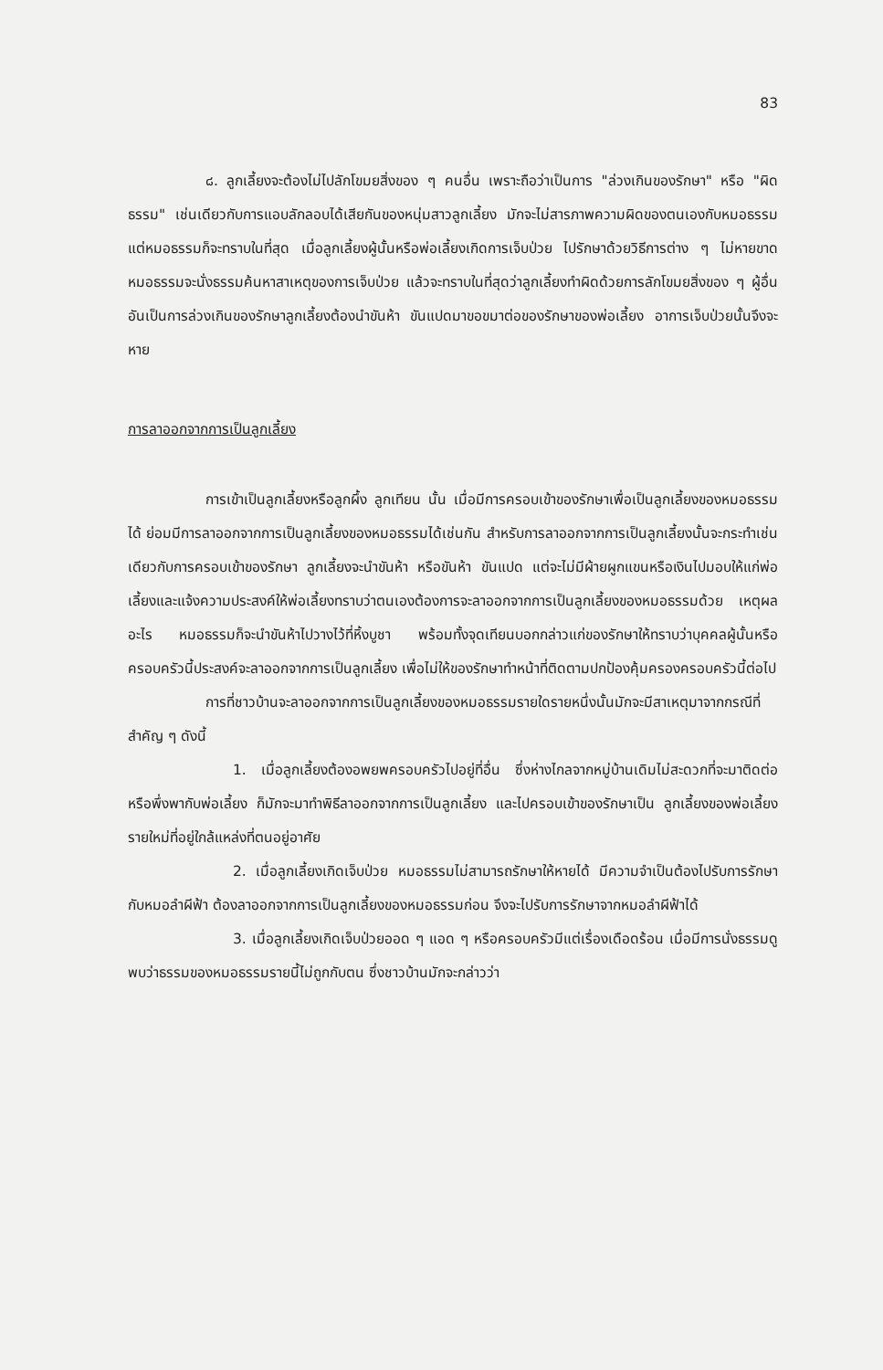83
๘. ลูกเลี้ยงจะต้องไม่ไปลักโขมยสิ่งของ ๆ คนอื่น เพราะถือว่าเป็นการ "ล่วงเกินของรักษา" หรือ "ผิดธรรม" เช่นเดียวกับการแอบลักลอบได้เสียกันของหนุ่มสาวลูกเลี้ยง มักจะไม่สารภาพความผิดของตนเองกับหมอธรรม แต่หมอธรรมก็จะทราบในที่สุด เมื่อลูกเลี้ยงผู้นั้นหรือพ่อเลี้ยงเกิดการเจ็บป่วย ไปรักษาด้วยวิธีการต่าง ๆ ไม่หายขาด หมอธรรมจะนั่งธรรมค้นหาสาเหตุของการเจ็บป่วย แล้วจะทราบในที่สุดว่าลูกเลี้ยงทำผิดด้วยการลักโขมยสิ่งของ ๆ ผู้อื่น อันเป็นการล่วงเกินของรักษาลูกเลี้ยงต้องนำขันห้า ขันแปดมาขอขมาต่อของรักษาของพ่อเลี้ยง อาการเจ็บป่วยนั้นจึงจะหาย
การลาออกจากการเป็นลูกเลี้ยง
การเข้าเป็นลูกเลี้ยงหรือลูกผึ้ง ลูกเทียน นั้น เมื่อมีการครอบเข้าของรักษาเพื่อเป็นลูกเลี้ยงของหมอธรรมได้ ย่อมมีการลาออกจากการเป็นลูกเลี้ยงของหมอธรรมได้เช่นกัน สำหรับการลาออกจากการเป็นลูกเลี้ยงนั้นจะกระทำเช่นเดียวกับการครอบเข้าของรักษา ลูกเลี้ยงจะนำขันห้า หรือขันห้า ขันแปด แต่จะไม่มีผ้ายผูกแขนหรือเงินไปมอบให้แก่พ่อเลี้ยงและแจ้งความประสงค์ให้พ่อเลี้ยงทราบว่าตนเองต้องการจะลาออกจากการเป็นลูกเลี้ยงของหมอธรรมด้วย เหตุผลอะไร หมอธรรมก็จะนำขันห้าไปวางไว้ที่หิ้งบูชา พร้อมทั้งจุดเทียนบอกกล่าวแก่ของรักษาให้ทราบว่าบุคคลผู้นั้นหรือครอบครัวนี้ประสงค์จะลาออกจากการเป็นลูกเลี้ยง เพื่อไม่ให้ของรักษาทำหน้าที่ติดตามปกป้องคุ้มครองครอบครัวนี้ต่อไป
การที่ชาวบ้านจะลาออกจากการเป็นลูกเลี้ยงของหมอธรรมรายใดรายหนึ่งนั้นมักจะมีสาเหตุมาจากกรณีที่สำคัญ ๆ ดังนี้
1. เมื่อลูกเลี้ยงต้องอพยพครอบครัวไปอยู่ที่อื่น ซึ่งห่างไกลจากหมู่บ้านเดิมไม่สะดวกที่จะมาติดต่อหรือพึ่งพากับพ่อเลี้ยง ก็มักจะมาทำพิธีลาออกจากการเป็นลูกเลี้ยง และไปครอบเข้าของรักษาเป็น ลูกเลี้ยงของพ่อเลี้ยงรายใหม่ที่อยู่ใกล้แหล่งที่ตนอยู่อาศัย
2. เมื่อลูกเลี้ยงเกิดเจ็บป่วย หมอธรรมไม่สามารถรักษาให้หายได้ มีความจำเป็นต้องไปรับการรักษากับหมอลำผีฟ้า ต้องลาออกจากการเป็นลูกเลี้ยงของหมอธรรมก่อน จึงจะไปรับการรักษาจากหมอลำผีฟ้าได้
3. เมื่อลูกเลี้ยงเกิดเจ็บป่วยออด ๆ แอด ๆ หรือครอบครัวมีแต่เรื่องเดือดร้อน เมื่อมีการนั่งธรรมดู พบว่าธรรมของหมอธรรมรายนี้ไม่ถูกกับตน ซึ่งชาวบ้านมักจะกล่าวว่า